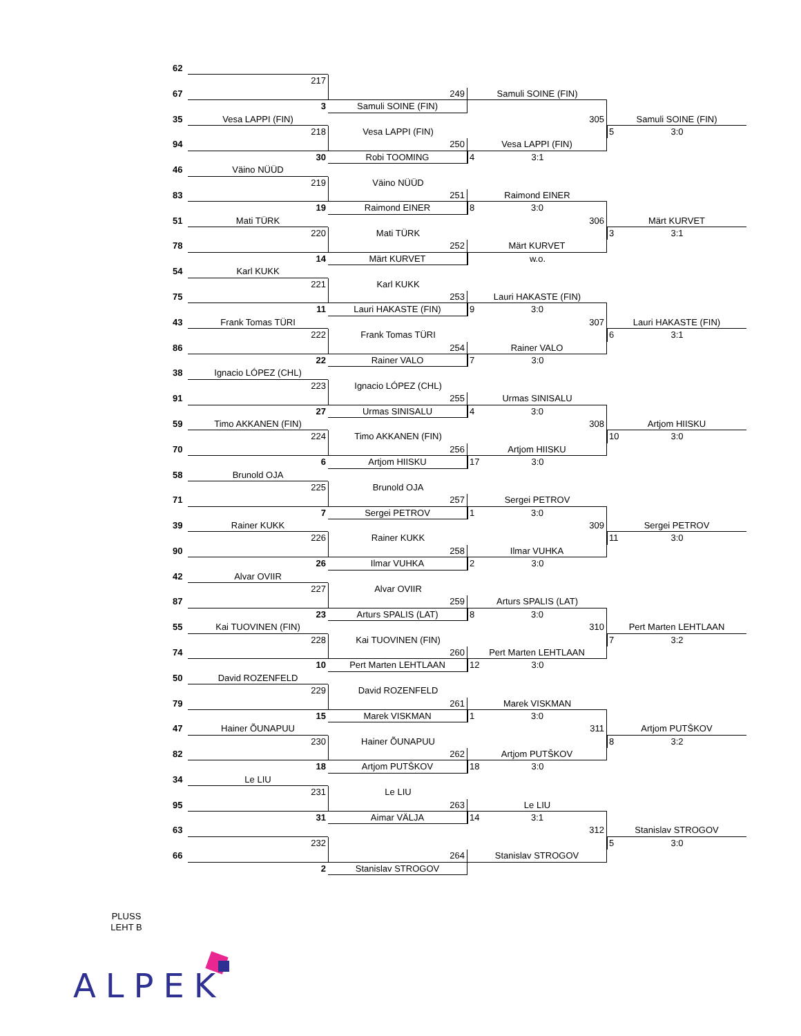62
217
67
249
Samuli SOINE (FIN)
3
Samuli SOINE (FIN)
35
Vesa LAPPI (FIN)
305
Samuli SOINE (FIN)
218
Vesa LAPPI (FIN)
5 3:0
94
250
Vesa LAPPI (FIN)
30
Robi TOOMING
4 3:1
46
Väino NÜÜD
219
Väino NÜÜD
83
251
Raimond EINER
19
Raimond EINER
8 3:0
51
Mati TÜRK
306
Märt KURVET
220
Mati TÜRK
3 3:1
78
252
Märt KURVET
14
Märt KURVET
w.o.
54
Karl KUKK
221
Karl KUKK
75
253
Lauri HAKASTE (FIN)
11
Lauri HAKASTE (FIN)
9 3:0
43
Frank Tomas TÜRI
307
Lauri HAKASTE (FIN)
222
Frank Tomas TÜRI
6 3:1
86
254
Rainer VALO
22
Rainer VALO
7 3:0
38
Ignacio LÓPEZ (CHL)
223
Ignacio LÓPEZ (CHL)
91
255
Urmas SINISALU
27
Urmas SINISALU
4 3:0
59
Timo AKKANEN (FIN)
308
Artjom HIISKU
224
Timo AKKANEN (FIN)
10 3:0
70
256
Artjom HIISKU
6
Artjom HIISKU
17 3:0
58
Brunold OJA
225
Brunold OJA
71
257
Sergei PETROV
7
Sergei PETROV
1 3:0
39
Rainer KUKK
309
Sergei PETROV
226
Rainer KUKK
11 3:0
90
258
Ilmar VUHKA
26
Ilmar VUHKA
2 3:0
42
Alvar OVIIR
227
Alvar OVIIR
87
259
Arturs SPALIS (LAT)
23
Arturs SPALIS (LAT)
8 3:0
55
Kai TUOVINEN (FIN)
310
Pert Marten LEHTLAAN
228
Kai TUOVINEN (FIN)
7 3:2
74
260
Pert Marten LEHTLAAN
10
Pert Marten LEHTLAAN
12 3:0
50
David ROZENFELD
229
David ROZENFELD
79
261
Marek VISKMAN
15
Marek VISKMAN
1 3:0
47
Hainer ÕUNAPUU
311
Artjom PUTŠKOV
230
Hainer ÕUNAPUU
8 3:2
82
262
Artjom PUTŠKOV
18
Artjom PUTŠKOV
18 3:0
34
Le LIU
231
Le LIU
95
263
Le LIU
31
Aimar VÄLJA
14 3:1
63
312
Stanislav STROGOV
232
5 3:0
66
264
Stanislav STROGOV
2
Stanislav STROGOV
PLUSS
LEHT B
ALPEK